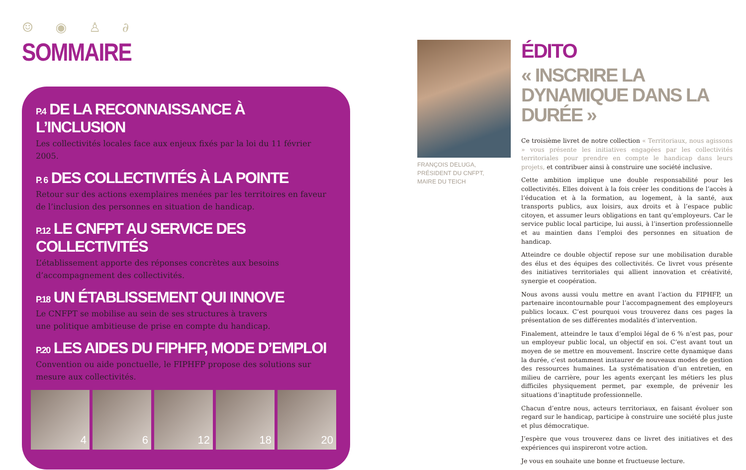☺ ◉ ♙ ∂
SOMMAIRE
P.4 DE LA RECONNAISSANCE À L’INCLUSION
Les collectivités locales face aux enjeux fixés par la loi du 11 février 2005.
P. 6 DES COLLECTIVITÉS À LA POINTE
Retour sur des actions exemplaires menées par les territoires en faveur de l’inclusion des personnes en situation de handicap.
P.12 LE CNFPT AU SERVICE DES COLLECTIVITÉS
L’établissement apporte des réponses concrètes aux besoins
d’accompagnement des collectivités.
P.18 UN ÉTABLISSEMENT QUI INNOVE
Le CNFPT se mobilise au sein de ses structures à travers
une politique ambitieuse de prise en compte du handicap.
P.20 LES AIDES DU FIPHFP, MODE D’EMPLOI
Convention ou aide ponctuelle, le FIPHFP propose des solutions sur mesure aux collectivités.
4 6 12 18 20
FRANÇOIS DELUGA,
PRÉSIDENT DU CNFPT,
MAIRE DU TEICH
ÉDITO
« INSCRIRE LA DYNAMIQUE DANS LA DURÉE »
Ce troisième livret de notre collection « Territoriaux, nous agissons » vous présente les initiatives engagées par les collectivités territoriales pour prendre en compte le handicap dans leurs projets, et contribuer ainsi à construire une société inclusive.
Cette ambition implique une double responsabilité pour les collectivités. Elles doivent à la fois créer les conditions de l’accès à l’éducation et à la formation, au logement, à la santé, aux transports publics, aux loisirs, aux droits et à l’espace public citoyen, et assumer leurs obligations en tant qu’employeurs. Car le service public local participe, lui aussi, à l’insertion professionnelle et au maintien dans l’emploi des personnes en situation de handicap.
Atteindre ce double objectif repose sur une mobilisation durable des élus et des équipes des collectivités. Ce livret vous présente des initiatives territoriales qui allient innovation et créativité, synergie et coopération.
Nous avons aussi voulu mettre en avant l’action du FIPHFP, un partenaire incontournable pour l’accompagnement des employeurs publics locaux. C’est pourquoi vous trouverez dans ces pages la présentation de ses différentes modalités d’intervention.
Finalement, atteindre le taux d’emploi légal de 6 % n’est pas, pour un employeur public local, un objectif en soi. C’est avant tout un moyen de se mettre en mouvement. Inscrire cette dynamique dans la durée, c’est notamment instaurer de nouveaux modes de gestion des ressources humaines. La systématisation d’un entretien, en milieu de carrière, pour les agents exerçant les métiers les plus difficiles physiquement permet, par exemple, de prévenir les situations d’inaptitude professionnelle.
Chacun d’entre nous, acteurs territoriaux, en faisant évoluer son regard sur le handicap, participe à construire une société plus juste et plus démocratique.
J’espère que vous trouverez dans ce livret des initiatives et des expériences qui inspireront votre action.
Je vous en souhaite une bonne et fructueuse lecture.